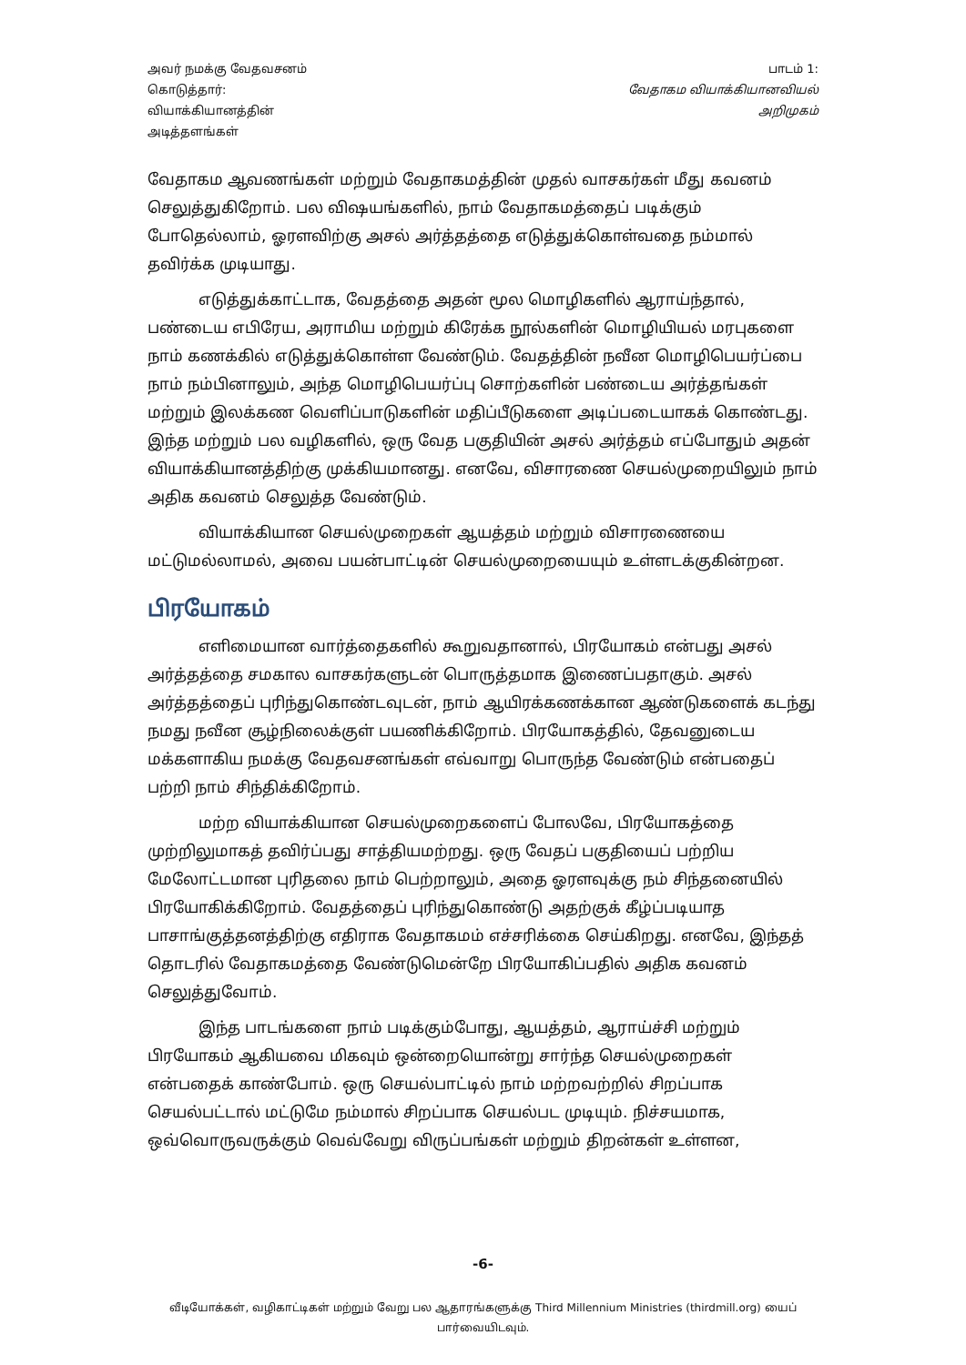அவர் நமக்கு வேதவசனம்
கொடுத்தார்:
வியாக்கியானத்தின்
அடித்தளங்கள்
பாடம் 1:
வேதாகம வியாக்கியானவியல்
அறிமுகம்
வேதாகம ஆவணங்கள் மற்றும் வேதாகமத்தின் முதல் வாசகர்கள் மீது கவனம் செலுத்துகிறோம். பல விஷயங்களில், நாம் வேதாகமத்தைப் படிக்கும் போதெல்லாம், ஓரளவிற்கு அசல் அர்த்தத்தை எடுத்துக்கொள்வதை நம்மால் தவிர்க்க முடியாது.
எடுத்துக்காட்டாக, வேதத்தை அதன் மூல மொழிகளில் ஆராய்ந்தால், பண்டைய எபிரேய, அராமிய மற்றும் கிரேக்க நூல்களின் மொழியியல் மரபுகளை நாம் கணக்கில் எடுத்துக்கொள்ள வேண்டும். வேதத்தின் நவீன மொழிபெயர்ப்பை நாம் நம்பினாலும், அந்த மொழிபெயர்ப்பு சொற்களின் பண்டைய அர்த்தங்கள் மற்றும் இலக்கண வெளிப்பாடுகளின் மதிப்பீடுகளை அடிப்படையாகக் கொண்டது. இந்த மற்றும் பல வழிகளில், ஒரு வேத பகுதியின் அசல் அர்த்தம் எப்போதும் அதன் வியாக்கியானத்திற்கு முக்கியமானது. எனவே, விசாரணை செயல்முறையிலும் நாம் அதிக கவனம் செலுத்த வேண்டும்.
வியாக்கியான செயல்முறைகள் ஆயத்தம் மற்றும் விசாரணையை மட்டுமல்லாமல், அவை பயன்பாட்டின் செயல்முறையையும் உள்ளடக்குகின்றன.
பிரயோகம்
எளிமையான வார்த்தைகளில் கூறுவதானால், பிரயோகம் என்பது அசல் அர்த்தத்தை சமகால வாசகர்களுடன் பொருத்தமாக இணைப்பதாகும். அசல் அர்த்தத்தைப் புரிந்துகொண்டவுடன், நாம் ஆயிரக்கணக்கான ஆண்டுகளைக் கடந்து நமது நவீன சூழ்நிலைக்குள் பயணிக்கிறோம். பிரயோகத்தில், தேவனுடைய மக்களாகிய நமக்கு வேதவசனங்கள் எவ்வாறு பொருந்த வேண்டும் என்பதைப் பற்றி நாம் சிந்திக்கிறோம்.
மற்ற வியாக்கியான செயல்முறைகளைப் போலவே, பிரயோகத்தை முற்றிலுமாகத் தவிர்ப்பது சாத்தியமற்றது. ஒரு வேதப் பகுதியைப் பற்றிய மேலோட்டமான புரிதலை நாம் பெற்றாலும், அதை ஓரளவுக்கு நம் சிந்தனையில் பிரயோகிக்கிறோம். வேதத்தைப் புரிந்துகொண்டு அதற்குக் கீழ்ப்படியாத பாசாங்குத்தனத்திற்கு எதிராக வேதாகமம் எச்சரிக்கை செய்கிறது. எனவே, இந்தத் தொடரில் வேதாகமத்தை வேண்டுமென்றே பிரயோகிப்பதில் அதிக கவனம் செலுத்துவோம்.
இந்த பாடங்களை நாம் படிக்கும்போது, ஆயத்தம், ஆராய்ச்சி மற்றும் பிரயோகம் ஆகியவை மிகவும் ஒன்றையொன்று சார்ந்த செயல்முறைகள் என்பதைக் காண்போம். ஒரு செயல்பாட்டில் நாம் மற்றவற்றில் சிறப்பாக செயல்பட்டால் மட்டுமே நம்மால் சிறப்பாக செயல்பட முடியும். நிச்சயமாக, ஒவ்வொருவருக்கும் வெவ்வேறு விருப்பங்கள் மற்றும் திறன்கள் உள்ளன,
-6-
வீடியோக்கள், வழிகாட்டிகள் மற்றும் வேறு பல ஆதாரங்களுக்கு Third Millennium Ministries (thirdmill.org) யைப் பார்வையிடவும்.